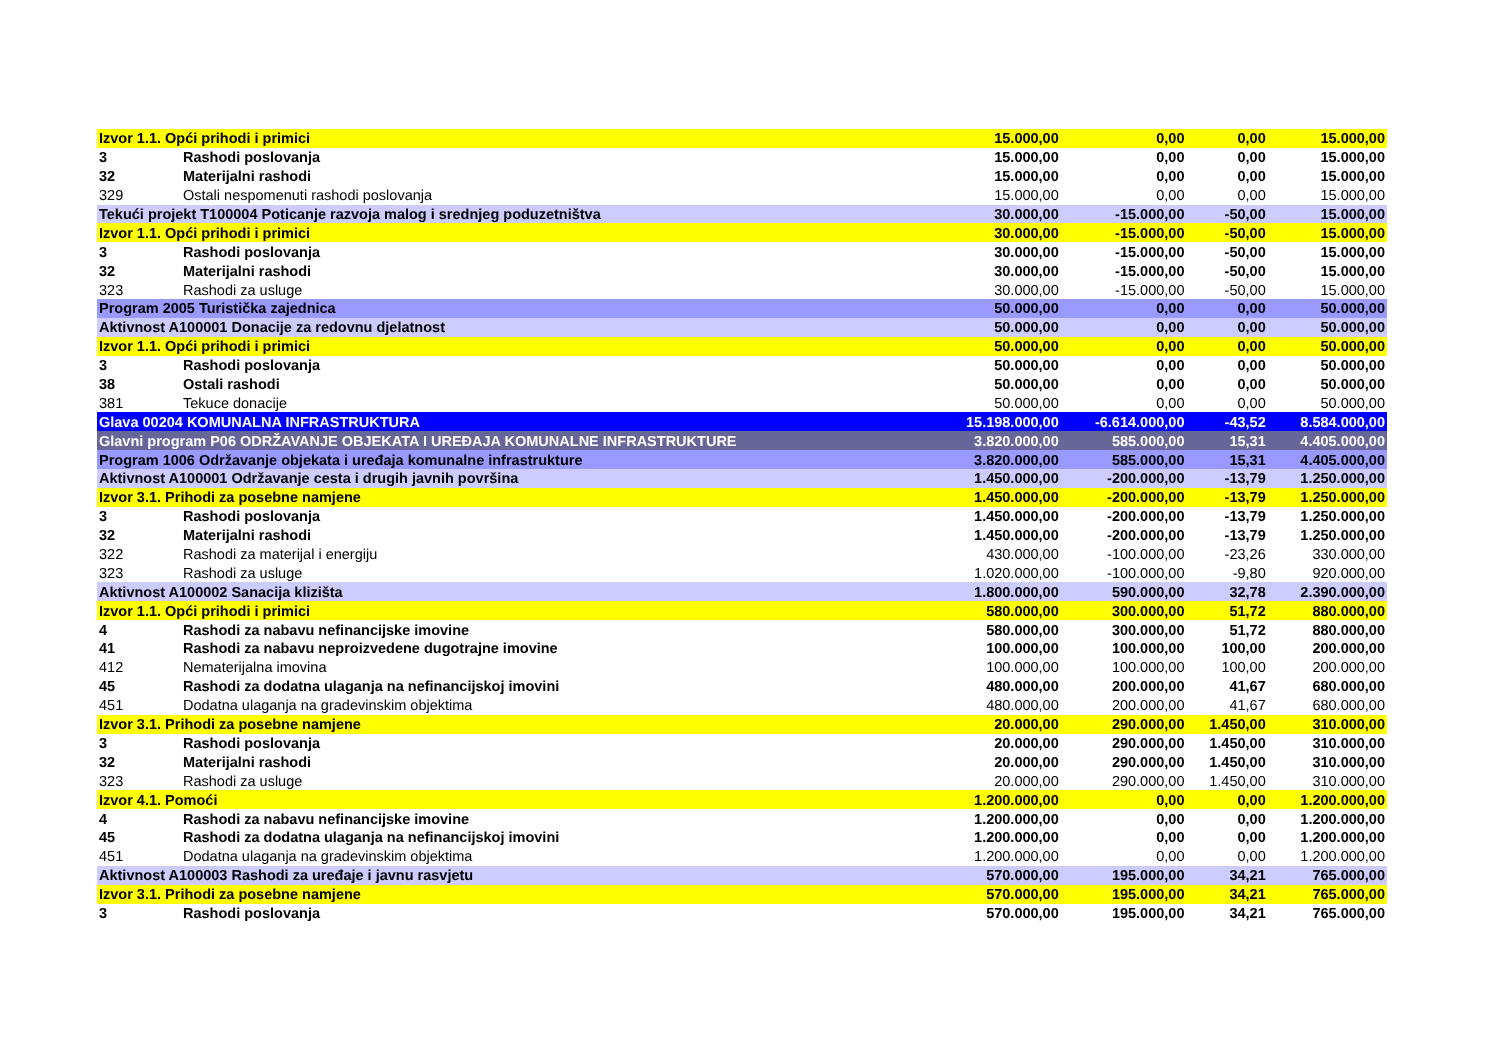| Izvor 1.1. Opći prihodi i primici | | 15.000,00 | 0,00 | 0,00 | 15.000,00 |
| 3 | Rashodi poslovanja | 15.000,00 | 0,00 | 0,00 | 15.000,00 |
| 32 | Materijalni rashodi | 15.000,00 | 0,00 | 0,00 | 15.000,00 |
| 329 | Ostali nespomenuti rashodi poslovanja | 15.000,00 | 0,00 | 0,00 | 15.000,00 |
| Tekući projekt T100004 Poticanje razvoja malog i srednjeg poduzetništva | | 30.000,00 | -15.000,00 | -50,00 | 15.000,00 |
| Izvor 1.1. Opći prihodi i primici | | 30.000,00 | -15.000,00 | -50,00 | 15.000,00 |
| 3 | Rashodi poslovanja | 30.000,00 | -15.000,00 | -50,00 | 15.000,00 |
| 32 | Materijalni rashodi | 30.000,00 | -15.000,00 | -50,00 | 15.000,00 |
| 323 | Rashodi za usluge | 30.000,00 | -15.000,00 | -50,00 | 15.000,00 |
| Program 2005 Turistička zajednica | | 50.000,00 | 0,00 | 0,00 | 50.000,00 |
| Aktivnost A100001 Donacije za redovnu djelatnost | | 50.000,00 | 0,00 | 0,00 | 50.000,00 |
| Izvor 1.1. Opći prihodi i primici | | 50.000,00 | 0,00 | 0,00 | 50.000,00 |
| 3 | Rashodi poslovanja | 50.000,00 | 0,00 | 0,00 | 50.000,00 |
| 38 | Ostali rashodi | 50.000,00 | 0,00 | 0,00 | 50.000,00 |
| 381 | Tekuce donacije | 50.000,00 | 0,00 | 0,00 | 50.000,00 |
| Glava 00204 KOMUNALNA INFRASTRUKTURA | | 15.198.000,00 | -6.614.000,00 | -43,52 | 8.584.000,00 |
| Glavni program P06 ODRŽAVANJE OBJEKATA I UREĐAJA KOMUNALNE INFRASTRUKTURE | | 3.820.000,00 | 585.000,00 | 15,31 | 4.405.000,00 |
| Program 1006 Održavanje objekata i uređaja komunalne infrastrukture | | 3.820.000,00 | 585.000,00 | 15,31 | 4.405.000,00 |
| Aktivnost A100001 Održavanje cesta i drugih javnih površina | | 1.450.000,00 | -200.000,00 | -13,79 | 1.250.000,00 |
| Izvor 3.1. Prihodi za posebne namjene | | 1.450.000,00 | -200.000,00 | -13,79 | 1.250.000,00 |
| 3 | Rashodi poslovanja | 1.450.000,00 | -200.000,00 | -13,79 | 1.250.000,00 |
| 32 | Materijalni rashodi | 1.450.000,00 | -200.000,00 | -13,79 | 1.250.000,00 |
| 322 | Rashodi za materijal i energiju | 430.000,00 | -100.000,00 | -23,26 | 330.000,00 |
| 323 | Rashodi za usluge | 1.020.000,00 | -100.000,00 | -9,80 | 920.000,00 |
| Aktivnost A100002 Sanacija klizišta | | 1.800.000,00 | 590.000,00 | 32,78 | 2.390.000,00 |
| Izvor 1.1. Opći prihodi i primici | | 580.000,00 | 300.000,00 | 51,72 | 880.000,00 |
| 4 | Rashodi za nabavu nefinancijske imovine | 580.000,00 | 300.000,00 | 51,72 | 880.000,00 |
| 41 | Rashodi za nabavu neproizvedene dugotrajne imovine | 100.000,00 | 100.000,00 | 100,00 | 200.000,00 |
| 412 | Nematerijalna imovina | 100.000,00 | 100.000,00 | 100,00 | 200.000,00 |
| 45 | Rashodi za dodatna ulaganja na nefinancijskoj imovini | 480.000,00 | 200.000,00 | 41,67 | 680.000,00 |
| 451 | Dodatna ulaganja na gradevinskim objektima | 480.000,00 | 200.000,00 | 41,67 | 680.000,00 |
| Izvor 3.1. Prihodi za posebne namjene | | 20.000,00 | 290.000,00 | 1.450,00 | 310.000,00 |
| 3 | Rashodi poslovanja | 20.000,00 | 290.000,00 | 1.450,00 | 310.000,00 |
| 32 | Materijalni rashodi | 20.000,00 | 290.000,00 | 1.450,00 | 310.000,00 |
| 323 | Rashodi za usluge | 20.000,00 | 290.000,00 | 1.450,00 | 310.000,00 |
| Izvor 4.1. Pomoći | | 1.200.000,00 | 0,00 | 0,00 | 1.200.000,00 |
| 4 | Rashodi za nabavu nefinancijske imovine | 1.200.000,00 | 0,00 | 0,00 | 1.200.000,00 |
| 45 | Rashodi za dodatna ulaganja na nefinancijskoj imovini | 1.200.000,00 | 0,00 | 0,00 | 1.200.000,00 |
| 451 | Dodatna ulaganja na gradevinskim objektima | 1.200.000,00 | 0,00 | 0,00 | 1.200.000,00 |
| Aktivnost A100003 Rashodi za uređaje i javnu rasvjetu | | 570.000,00 | 195.000,00 | 34,21 | 765.000,00 |
| Izvor 3.1. Prihodi za posebne namjene | | 570.000,00 | 195.000,00 | 34,21 | 765.000,00 |
| 3 | Rashodi poslovanja | 570.000,00 | 195.000,00 | 34,21 | 765.000,00 |